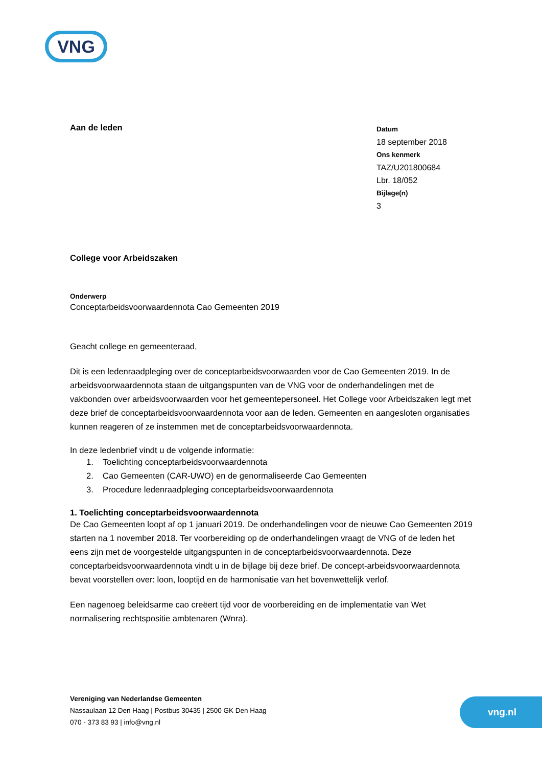VNG
Aan de leden
Datum
18 september 2018
Ons kenmerk
TAZ/U201800684
Lbr. 18/052
Bijlage(n)
3
College voor Arbeidszaken
Onderwerp
Conceptarbeidsvoorwaardennota Cao Gemeenten 2019
Geacht college en gemeenteraad,
Dit is een ledenraadpleging over de conceptarbeidsvoorwaarden voor de Cao Gemeenten 2019. In de arbeidsvoorwaardennota staan de uitgangspunten van de VNG voor de onderhandelingen met de vakbonden over arbeidsvoorwaarden voor het gemeentepersoneel. Het College voor Arbeidszaken legt met deze brief de conceptarbeidsvoorwaardennota voor aan de leden. Gemeenten en aangesloten organisaties kunnen reageren of ze instemmen met de conceptarbeidsvoorwaardennota.
In deze ledenbrief vindt u de volgende informatie:
1. Toelichting conceptarbeidsvoorwaardennota
2. Cao Gemeenten (CAR-UWO) en de genormaliseerde Cao Gemeenten
3. Procedure ledenraadpleging conceptarbeidsvoorwaardennota
1. Toelichting conceptarbeidsvoorwaardennota
De Cao Gemeenten loopt af op 1 januari 2019. De onderhandelingen voor de nieuwe Cao Gemeenten 2019 starten na 1 november 2018. Ter voorbereiding op de onderhandelingen vraagt de VNG of de leden het eens zijn met de voorgestelde uitgangspunten in de conceptarbeidsvoorwaardennota. Deze conceptarbeidsvoorwaardennota vindt u in de bijlage bij deze brief. De concept-arbeidsvoorwaardennota bevat voorstellen over: loon, looptijd en de harmonisatie van het bovenwettelijk verlof.
Een nagenoeg beleidsarme cao creëert tijd voor de voorbereiding en de implementatie van Wet normalisering rechtspositie ambtenaren (Wnra).
Vereniging van Nederlandse Gemeenten
Nassaulaan 12 Den Haag | Postbus 30435 | 2500 GK Den Haag
070 - 373 83 93 | info@vng.nl
vng.nl